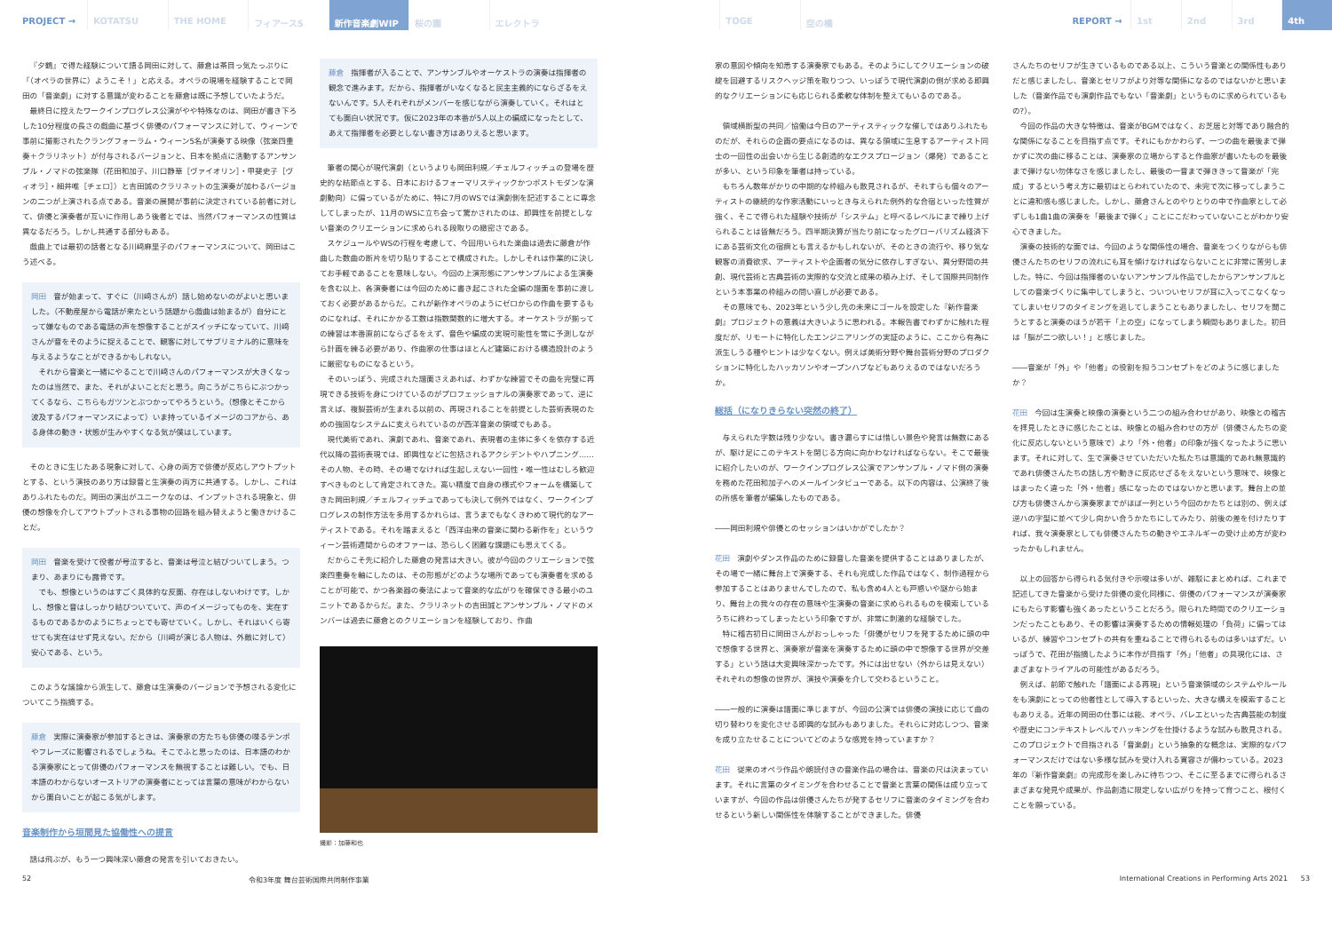PROJECT → KOTATSU THE HOME フィアース5 新作音楽劇WIP 桜の園 エレクトラ TOGE 空の橋 REPORT → 1st 2nd 3rd 4th
『夕鶴』で得た経験について語る岡田に対して、藤倉は茶目っ気たっぷりに「（オペラの世界に）ようこそ！」と応える。オペラの現場を経験することで岡田の「音楽劇」に対する意識が変わることを藤倉は既に予想していたようだ。
最終日に控えたワークインプログレス公演がやや特殊なのは、岡田が書き下ろした10分程度の長さの戯曲に基づく俳優のパフォーマンスに対して、ウィーンで事前に撮影されたクラングフォーラム・ウィーン5名が演奏する映像（弦楽四重奏＋クラリネット）が付与されるバージョンと、日本を拠点に活動するアンサンブル・ノマドの弦楽隊（花田和加子、川口静華［ヴァイオリン］・甲斐史子［ヴィオラ］・細井唯［チェロ］）と吉田誠のクラリネットの生演奏が加わるバージョンの二つが上演される点である。音楽の展開が事前に決定されている前者に対して、俳優と演奏者が互いに作用しあう後者とでは、当然パフォーマンスの性質は異なるだろう。しかし共通する部分もある。
戯曲上では最初の話者となる川﨑麻里子のパフォーマンスについて、岡田はこう述べる。
岡田 音が始まって、すぐに（川﨑さんが）話し始めないのがよいと思いました。（不動産屋から電話が来たという話題から戯曲は始まるが）自分にとって嫌なものである電話の声を想像することがスイッチになっていて、川﨑さんが音をそのように捉えることで、観客に対してサブリミナル的に意味を与えるようなことができるかもしれない。
　それから音楽と一緒にやることで川﨑さんのパフォーマンスが大きくなったのは当然で、また、それがよいことだと思う。向こうがこちらにぶつかってくるなら、こちらもガツンとぶつかってやろうという。（想像とそこから波及するパフォーマンスによって）いま持っているイメージのコアから、ある身体の動き・状態が生みやすくなる気が僕はしています。
そのときに生じたある現象に対して、心身の両方で俳優が反応しアウトプットとする、という演技のあり方は録音と生演奏の両方に共通する。しかし、これはありふれたものだ。岡田の演出がユニークなのは、インプットされる現象と、俳優の想像を介してアウトプットされる事物の回路を組み替えようと働きかけることだ。
岡田 音楽を受けて役者が号泣すると、音楽は号泣と結びついてしまう。つまり、あまりにも露骨です。
　でも、想像というのはすごく具体的な反面、存在はしないわけです。しかし、想像と音はしっかり結びついていて、声のイメージってものを、実在するものであるかのようにちょっとでも寄せていく。しかし、それはいくら寄せても実在はせず見えない。だから（川﨑が演じる人物は、外敵に対して）安心である、という。
このような議論から派生して、藤倉は生演奏のバージョンで予想される変化についてこう指摘する。
藤倉 実際に演奏家が参加するときは、演奏家の方たちも俳優の喋るテンポやフレーズに影響されるでしょうね。そこでふと思ったのは、日本語のわかる演奏家にとって俳優のパフォーマンスを無視することは難しい。でも、日本語のわからないオーストリアの演奏者にとっては言葉の意味がわからないから面白いことが起こる気がします。
音楽制作から垣間見た協働性への提言
話は飛ぶが、もう一つ興味深い藤倉の発言を引いておきたい。
藤倉 指揮者が入ることで、アンサンブルやオーケストラの演奏は指揮者の観念で進みます。だから、指揮者がいなくなると民主主義的にならざるをえないんです。5人それぞれがメンバーを感じながら演奏していく。それはとても面白い状況です。仮に2023年の本番が5人以上の編成になったとして、あえて指揮者を必要としない書き方はありえると思います。
筆者の関心が現代演劇（というよりも岡田利規／チェルフィッチュの登場を歴史的な結節点とする、日本におけるフォーマリスティックかつポストモダンな演劇動向）に偏っているがために、特に7月のWSでは演劇側を記述することに専念してしまったが、11月のWSに立ち会って驚かされたのは、即興性を前提としない音楽のクリエーションに求められる段取りの緻密さである。
スケジュールやWSの行程を考慮して、今回用いられた楽曲は過去に藤倉が作曲した数曲の断片を切り貼りすることで構成された。しかしそれは作業的に決してお手軽であることを意味しない。今回の上演形態にアンサンブルによる生演奏を含む以上、各演奏者には今回のために書き起こされた全編の譜面を事前に渡しておく必要があるからだ。これが新作オペラのようにゼロからの作曲を要するものになれば、それにかかる工数は指数関数的に増大する。オーケストラが揃っての練習は本番直前にならざるをえず、音色や編成の実現可能性を常に予測しながら計画を練る必要があり、作曲家の仕事はほとんど建築における構造設計のように厳密なものになるという。
そのいっぽう、完成された譜面さえあれば、わずかな練習でその曲を完璧に再現できる技術を身につけているのがプロフェッショナルの演奏家であって、逆に言えば、複製芸術が生まれる以前の、再現されることを前提とした芸術表現のための強固なシステムに支えられているのが西洋音楽の領域でもある。
現代美術であれ、演劇であれ、音楽であれ、表現者の主体に多くを依存する近代以降の芸術表現では、即興性などに包括されるアクシデントやハプニング……その人物、その時、その場でなければ生起しえない一回性・唯一性はむしろ歓迎すべきものとして肯定されてきた。高い精度で自身の様式やフォームを構築してきた岡田利規／チェルフィッチュであっても決して例外ではなく、ワークインプログレスの制作方法を多用するかれらは、言うまでもなくきわめて現代的なアーティストである。それを踏まえると「西洋由来の音楽に関わる新作を」というウィーン芸術週間からのオファーは、恐らしく困難な課題にも思えてくる。
だからこそ先に紹介した藤倉の発言は大きい。彼が今回のクリエーションで弦楽四重奏を軸にしたのは、その形態がどのような場所であっても演奏者を求めることが可能で、かつ各楽器の奏法によって音楽的な広がりを確保できる最小のユニットであるからだ。また、クラリネットの吉田誠とアンサンブル・ノマドのメンバーは過去に藤倉とのクリエーションを経験しており、作曲
撮影：加藤和也
家の意図や傾向を知悉する演奏家でもある。そのようにしてクリエーションの破綻を回避するリスクヘッジ策を取りつつ、いっぽうで現代演劇の側が求める即興的なクリエーションにも応じられる柔軟な体制を整えてもいるのである。
領域横断型の共同／協働は今日のアーティスティックな催しではありふれたものだが、それらの企画の要点になるのは、異なる領域に生息するアーティスト同士の一回性の出会いから生じる創造的なエクスプロージョン（爆発）であることが多い、という印象を筆者は持っている。
もちろん数年がかりの中期的な枠組みも散見されるが、それすらも個々のアーティストの継続的な作家活動にいっとき与えられた例外的な合宿といった性質が強く、そこで得られた経験や技術が「システム」と呼べるレベルにまで練り上げられることは皆無だろう。四半期決算が当たり前になったグローバリズム経済下にある芸術文化の宿痾とも言えるかもしれないが、そのときの流行や、移り気な観客の消費欲求、アーティストや企画者の気分に依存しすぎない、異分野間の共創、現代芸術と古典芸術の実際的な交流と成果の積み上げ、そして国際共同制作という本事業の枠組みの問い直しが必要である。
その意味でも、2023年という少し先の未来にゴールを設定した『新作音楽劇』プロジェクトの意義は大きいように思われる。本報告書でわずかに触れた程度だが、リモートに特化したエンジニアリングの実証のように、ここから有為に派生しうる種やヒントは少なくない。例えば美術分野や舞台芸術分野のプロダクションに特化したハッカソンやオープンハブなどもありえるのではないだろうか。
総括（になりきらない突然の終了）
与えられた字数は残り少ない。書き漏らすには惜しい景色や発言は無数にあるが、駆け足にこのテキストを閉じる方向に向かわなければならない。そこで最後に紹介したいのが、ワークインプログレス公演でアンサンブル・ノマド側の演奏を務めた花田和加子へのメールインタビューである。以下の内容は、公演終了後の所感を筆者が編集したものである。
――岡田利規や俳優とのセッションはいかがでしたか？
花田 演劇やダンス作品のために録音した音楽を提供することはありましたが、その場で一緒に舞台上で演奏する、それも完成した作品ではなく、制作過程から参加することはありませんでしたので、私も含め4人とも戸惑いや謎から始まり、舞台上の我々の存在の意味や生演奏の音楽に求められるものを模索しているうちに終わってしまったという印象ですが、非常に刺激的な経験でした。
特に稽古初日に岡田さんがおっしゃった「俳優がセリフを発するために頭の中で想像する世界と、演奏家が音楽を演奏するために頭の中で想像する世界が交差する」という話は大変興味深かったです。外には出せない（外からは見えない）それぞれの想像の世界が、演技や演奏を介して交わるということ。
――一般的に演奏は譜面に準じますが、今回の公演では俳優の演技に応じて曲の切り替わりを変化させる即興的な試みもありました。それらに対応しつつ、音楽を成り立たせることについてどのような感覚を持っていますか？
花田 従来のオペラ作品や朗読付きの音楽作品の場合は、音楽の尺は決まっています。それに言葉のタイミングを合わせることで音楽と言葉の関係は成り立っていますが、今回の作品は俳優さんたちが発するセリフに音楽のタイミングを合わせるという新しい関係性を体験することができました。俳優
さんたちのセリフが生きているものである以上、こういう音楽との関係性もありだと感じましたし、音楽とセリフがより対等な関係になるのではないかと思いました（音楽作品でも演劇作品でもない「音楽劇」というものに求められているもの?）。
今回の作品の大きな特徴は、音楽がBGMではなく、お芝居と対等であり融合的な関係になることを目指す点です。それにもかかわらず、一つの曲を最後まで弾かずに次の曲に移ることは、演奏家の立場からすると作曲家が書いたものを最後まで弾けない勿体なさを感じましたし、最後の一音まで弾ききって音楽が「完成」するという考え方に最初はとらわれていたので、未完で次に移ってしまうことに違和感も感じました。しかし、藤倉さんとのやりとりの中で作曲家として必ずしも1曲1曲の演奏を「最後まで弾く」ことにこだわっていないことがわかり安心できました。
演奏の技術的な面では、今回のような関係性の場合、音楽をつくりながらも俳優さんたちのセリフの流れにも耳を傾けなければならないことに非常に苦労しました。特に、今回は指揮者のいないアンサンブル作品でしたからアンサンブルとしての音楽づくりに集中してしまうと、ついついセリフが耳に入ってこなくなってしまいセリフのタイミングを逃してしまうこともありましたし、セリフを聞こうとすると演奏のほうが若干「上の空」になってしまう瞬間もありました。初日は「脳が二つ欲しい！」と感じました。
――音楽が「外」や「他者」の役割を担うコンセプトをどのように感じましたか？
花田 今回は生演奏と映像の演奏という二つの組み合わせがあり、映像との稽古を拝見したときに感じたことは、映像との組み合わせの方が（俳優さんたちの変化に反応しないという意味で）より「外・他者」の印象が強くなったように思います。それに対して、生で演奏させていただいた私たちは意識的であれ無意識的であれ俳優さんたちの話し方や動きに反応せざるをえないという意味で、映像とはまったく違った「外・他者」感になったのではないかと思います。舞台上の並び方も俳優さんから演奏家までがほぼ一列という今回のかたちとは別の、例えば逆ハの字型に並べて少し向かい合うかたちにしてみたり、前後の差を付けたりすれば、我々演奏家としても俳優さんたちの動きやエネルギーの受け止め方が変わったかもしれません。
以上の回答から得られる気付きや示唆は多いが、雑駁にまとめれば、これまで記述してきた音楽から受けた俳優の変化同様に、俳優のパフォーマンスが演奏家にもたらす影響も強くあったということだろう。限られた時間でのクリエーションだったこともあり、その影響は演奏するための情報処理の「負荷」に偏ってはいるが、練習やコンセプトの共有を重ねることで得られるものは多いはずだ。いっぽうで、花田が指摘したように本作が目指す「外」「他者」の具現化には、さまざまなトライアルの可能性があるだろう。
例えば、前節で触れた「譜面による再現」という音楽領域のシステムやルールをも演劇にとっての他者性として導入するといった、大きな構えを模索することもありえる。近年の岡田の仕事には能、オペラ、バレエといった古典芸能の制度や歴史にコンテキストレベルでハッキングを仕掛けるような試みも散見される。このプロジェクトで目指される「音楽劇」という抽象的な概念は、実際的なパフォーマンスだけではない多様な試みを受け入れる寛容さが備わっている。2023年の『新作音楽劇』の完成形を楽しみに待ちつつ、そこに至るまでに得られるさまざまな発見や成果が、作品創造に限定しない広がりを持って育つこと、根付くことを願っている。
52 令和3年度 舞台芸術国際共同制作事業 International Creations in Performing Arts 2021 53